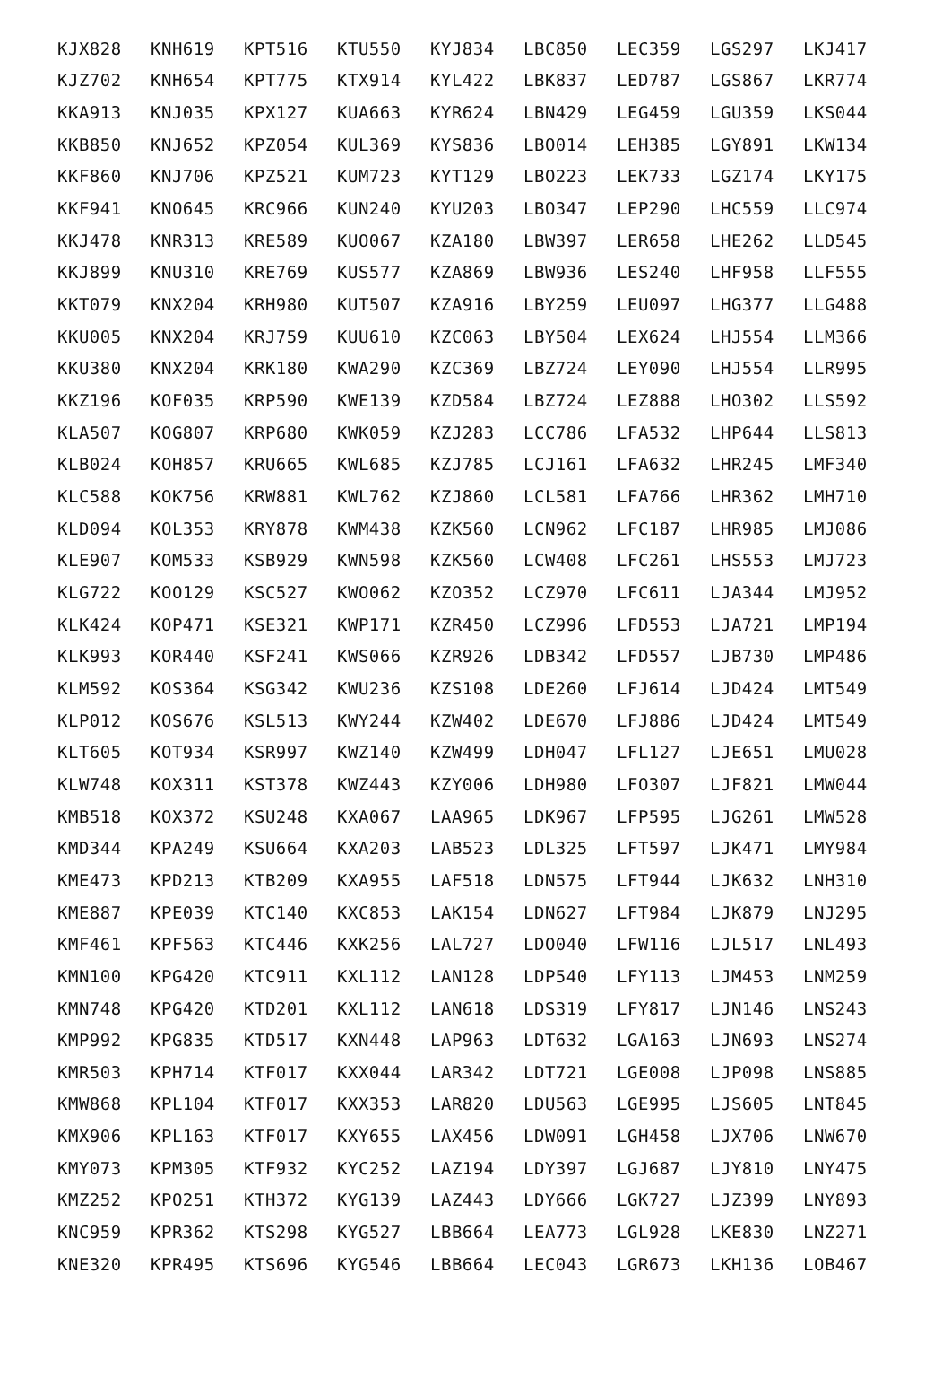| KJX828 | KNH619 | KPT516 | KTU550 | KYJ834 | LBC850 | LEC359 | LGS297 | LKJ417 |
| KJZ702 | KNH654 | KPT775 | KTX914 | KYL422 | LBK837 | LED787 | LGS867 | LKR774 |
| KKA913 | KNJ035 | KPX127 | KUA663 | KYR624 | LBN429 | LEG459 | LGU359 | LKS044 |
| KKB850 | KNJ652 | KPZ054 | KUL369 | KYS836 | LBO014 | LEH385 | LGY891 | LKW134 |
| KKF860 | KNJ706 | KPZ521 | KUM723 | KYT129 | LBO223 | LEK733 | LGZ174 | LKY175 |
| KKF941 | KNO645 | KRC966 | KUN240 | KYU203 | LBO347 | LEP290 | LHC559 | LLC974 |
| KKJ478 | KNR313 | KRE589 | KUO067 | KZA180 | LBW397 | LER658 | LHE262 | LLD545 |
| KKJ899 | KNU310 | KRE769 | KUS577 | KZA869 | LBW936 | LES240 | LHF958 | LLF555 |
| KKT079 | KNX204 | KRH980 | KUT507 | KZA916 | LBY259 | LEU097 | LHG377 | LLG488 |
| KKU005 | KNX204 | KRJ759 | KUU610 | KZC063 | LBY504 | LEX624 | LHJ554 | LLM366 |
| KKU380 | KNX204 | KRK180 | KWA290 | KZC369 | LBZ724 | LEY090 | LHJ554 | LLR995 |
| KKZ196 | KOF035 | KRP590 | KWE139 | KZD584 | LBZ724 | LEZ888 | LHO302 | LLS592 |
| KLA507 | KOG807 | KRP680 | KWK059 | KZJ283 | LCC786 | LFA532 | LHP644 | LLS813 |
| KLB024 | KOH857 | KRU665 | KWL685 | KZJ785 | LCJ161 | LFA632 | LHR245 | LMF340 |
| KLC588 | KOK756 | KRW881 | KWL762 | KZJ860 | LCL581 | LFA766 | LHR362 | LMH710 |
| KLD094 | KOL353 | KRY878 | KWM438 | KZK560 | LCN962 | LFC187 | LHR985 | LMJ086 |
| KLE907 | KOM533 | KSB929 | KWN598 | KZK560 | LCW408 | LFC261 | LHS553 | LMJ723 |
| KLG722 | KOO129 | KSC527 | KWO062 | KZO352 | LCZ970 | LFC611 | LJA344 | LMJ952 |
| KLK424 | KOP471 | KSE321 | KWP171 | KZR450 | LCZ996 | LFD553 | LJA721 | LMP194 |
| KLK993 | KOR440 | KSF241 | KWS066 | KZR926 | LDB342 | LFD557 | LJB730 | LMP486 |
| KLM592 | KOS364 | KSG342 | KWU236 | KZS108 | LDE260 | LFJ614 | LJD424 | LMT549 |
| KLP012 | KOS676 | KSL513 | KWY244 | KZW402 | LDE670 | LFJ886 | LJD424 | LMT549 |
| KLT605 | KOT934 | KSR997 | KWZ140 | KZW499 | LDH047 | LFL127 | LJE651 | LMU028 |
| KLW748 | KOX311 | KST378 | KWZ443 | KZY006 | LDH980 | LFO307 | LJF821 | LMW044 |
| KMB518 | KOX372 | KSU248 | KXA067 | LAA965 | LDK967 | LFP595 | LJG261 | LMW528 |
| KMD344 | KPA249 | KSU664 | KXA203 | LAB523 | LDL325 | LFT597 | LJK471 | LMY984 |
| KME473 | KPD213 | KTB209 | KXA955 | LAF518 | LDN575 | LFT944 | LJK632 | LNH310 |
| KME887 | KPE039 | KTC140 | KXC853 | LAK154 | LDN627 | LFT984 | LJK879 | LNJ295 |
| KMF461 | KPF563 | KTC446 | KXK256 | LAL727 | LDO040 | LFW116 | LJL517 | LNL493 |
| KMN100 | KPG420 | KTC911 | KXL112 | LAN128 | LDP540 | LFY113 | LJM453 | LNM259 |
| KMN748 | KPG420 | KTD201 | KXL112 | LAN618 | LDS319 | LFY817 | LJN146 | LNS243 |
| KMP992 | KPG835 | KTD517 | KXN448 | LAP963 | LDT632 | LGA163 | LJN693 | LNS274 |
| KMR503 | KPH714 | KTF017 | KXX044 | LAR342 | LDT721 | LGE008 | LJP098 | LNS885 |
| KMW868 | KPL104 | KTF017 | KXX353 | LAR820 | LDU563 | LGE995 | LJS605 | LNT845 |
| KMX906 | KPL163 | KTF017 | KXY655 | LAX456 | LDW091 | LGH458 | LJX706 | LNW670 |
| KMY073 | KPM305 | KTF932 | KYC252 | LAZ194 | LDY397 | LGJ687 | LJY810 | LNY475 |
| KMZ252 | KPO251 | KTH372 | KYG139 | LAZ443 | LDY666 | LGK727 | LJZ399 | LNY893 |
| KNC959 | KPR362 | KTS298 | KYG527 | LBB664 | LEA773 | LGL928 | LKE830 | LNZ271 |
| KNE320 | KPR495 | KTS696 | KYG546 | LBB664 | LEC043 | LGR673 | LKH136 | LOB467 |